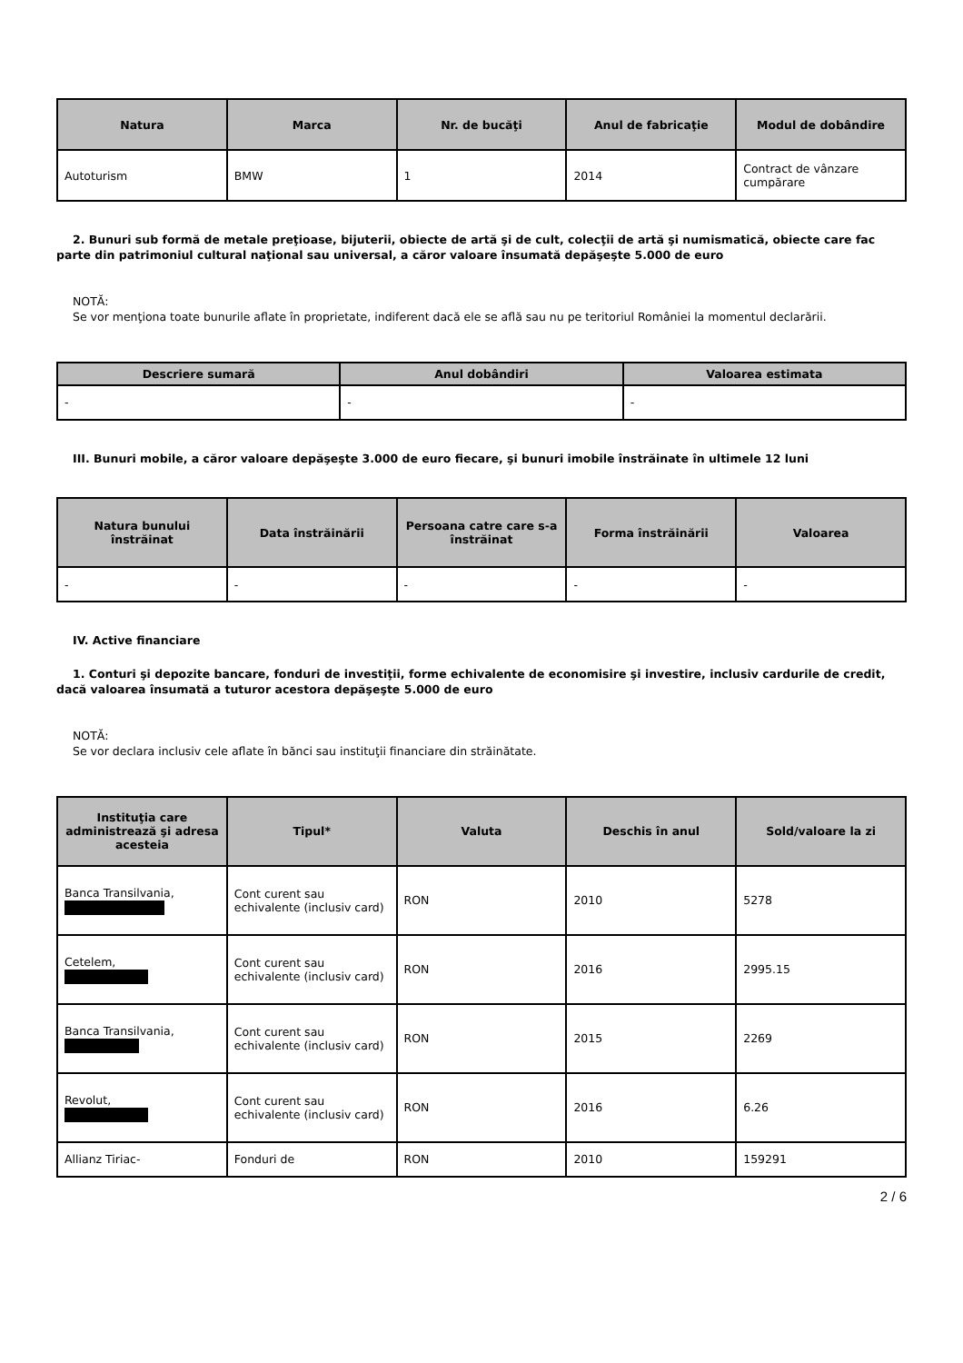| Natura | Marca | Nr. de bucăţi | Anul de fabricaţie | Modul de dobândire |
| --- | --- | --- | --- | --- |
| Autoturism | BMW | 1 | 2014 | Contract de vânzare cumpărare |
2. Bunuri sub formă de metale preţioase, bijuterii, obiecte de artă şi de cult, colecţii de artă şi numismatică, obiecte care fac parte din patrimoniul cultural naţional sau universal, a căror valoare însumată depăşeşte 5.000 de euro
NOTĂ:
Se vor menţiona toate bunurile aflate în proprietate, indiferent dacă ele se află sau nu pe teritoriul României la momentul declarării.
| Descriere sumară | Anul dobândiri | Valoarea estimata |
| --- | --- | --- |
| - | - | - |
III. Bunuri mobile, a căror valoare depăşeşte 3.000 de euro fiecare, şi bunuri imobile înstrăinate în ultimele 12 luni
| Natura bunului înstrăinat | Data înstrăinării | Persoana catre care s-a înstrăinat | Forma înstrăinării | Valoarea |
| --- | --- | --- | --- | --- |
| - | - | - | - | - |
IV. Active financiare
1. Conturi şi depozite bancare, fonduri de investiţii, forme echivalente de economisire şi investire, inclusiv cardurile de credit, dacă valoarea însumată a tuturor acestora depăşeşte 5.000 de euro
NOTĂ:
Se vor declara inclusiv cele aflate în bănci sau instituţii financiare din străinătate.
| Instituţia care administrează şi adresa acesteia | Tipul* | Valuta | Deschis în anul | Sold/valoare la zi |
| --- | --- | --- | --- | --- |
| Banca Transilvania, | Cont curent sau echivalente (inclusiv card) | RON | 2010 | 5278 |
| Cetelem, | Cont curent sau echivalente (inclusiv card) | RON | 2016 | 2995.15 |
| Banca Transilvania, | Cont curent sau echivalente (inclusiv card) | RON | 2015 | 2269 |
| Revolut, | Cont curent sau echivalente (inclusiv card) | RON | 2016 | 6.26 |
| Allianz Tiriac- | Fonduri de | RON | 2010 | 159291 |
2 / 6